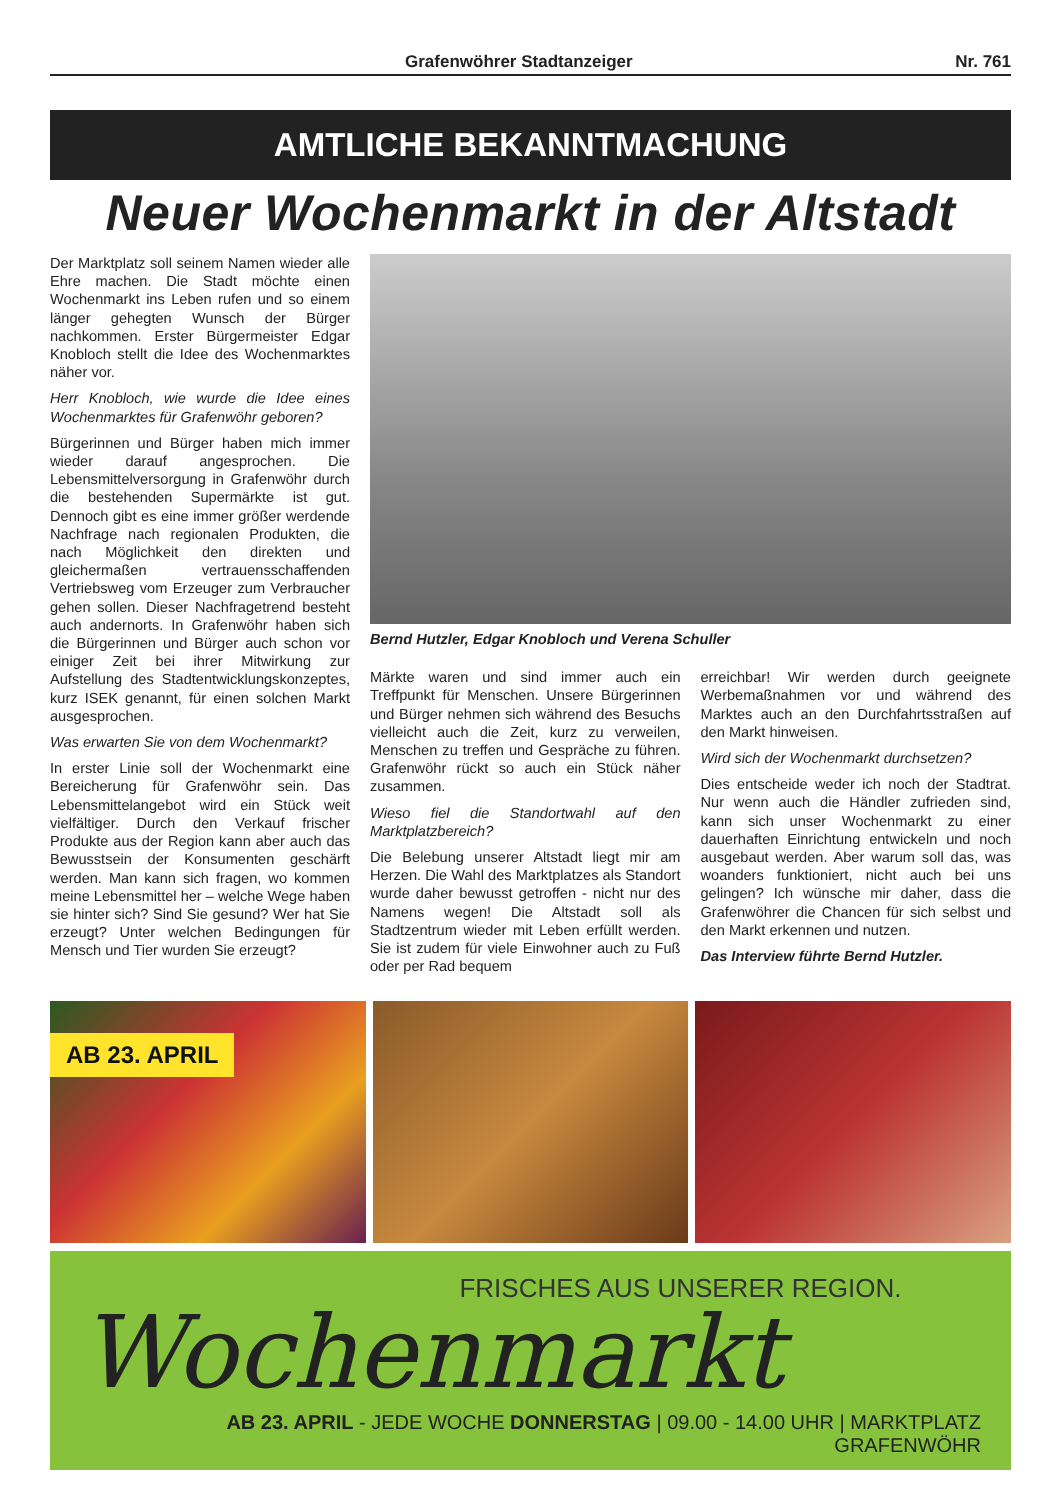Grafenwöhrer Stadtanzeiger Nr. 761
AMTLICHE BEKANNTMACHUNG
Neuer Wochenmarkt in der Altstadt
Der Marktplatz soll seinem Namen wieder alle Ehre machen. Die Stadt möchte einen Wochenmarkt ins Leben rufen und so einem länger gehegten Wunsch der Bürger nachkommen. Erster Bürgermeister Edgar Knobloch stellt die Idee des Wochenmarktes näher vor.
Herr Knobloch, wie wurde die Idee eines Wochenmarktes für Grafenwöhr geboren?
Bürgerinnen und Bürger haben mich immer wieder darauf angesprochen. Die Lebensmittelversorgung in Grafenwöhr durch die bestehenden Supermärkte ist gut. Dennoch gibt es eine immer größer werdende Nachfrage nach regionalen Produkten, die nach Möglichkeit den direkten und gleichermaßen vertrauensschaffenden Vertriebsweg vom Erzeuger zum Verbraucher gehen sollen. Dieser Nachfragetrend besteht auch andernorts. In Grafenwöhr haben sich die Bürgerinnen und Bürger auch schon vor einiger Zeit bei ihrer Mitwirkung zur Aufstellung des Stadtentwicklungskonzeptes, kurz ISEK genannt, für einen solchen Markt ausgesprochen.
Was erwarten Sie von dem Wochenmarkt?
In erster Linie soll der Wochenmarkt eine Bereicherung für Grafenwöhr sein. Das Lebensmittelangebot wird ein Stück weit vielfältiger. Durch den Verkauf frischer Produkte aus der Region kann aber auch das Bewusstsein der Konsumenten geschärft werden. Man kann sich fragen, wo kommen meine Lebensmittel her – welche Wege haben sie hinter sich? Sind Sie gesund? Wer hat Sie erzeugt? Unter welchen Bedingungen für Mensch und Tier wurden Sie erzeugt?
Bernd Hutzler, Edgar Knobloch und Verena Schuller
Märkte waren und sind immer auch ein Treffpunkt für Menschen. Unsere Bürgerinnen und Bürger nehmen sich während des Besuchs vielleicht auch die Zeit, kurz zu verweilen, Menschen zu treffen und Gespräche zu führen. Grafenwöhr rückt so auch ein Stück näher zusammen.
Wieso fiel die Standortwahl auf den Marktplatzbereich?
Die Belebung unserer Altstadt liegt mir am Herzen. Die Wahl des Marktplatzes als Standort wurde daher bewusst getroffen - nicht nur des Namens wegen! Die Altstadt soll als Stadtzentrum wieder mit Leben erfüllt werden. Sie ist zudem für viele Einwohner auch zu Fuß oder per Rad bequem
erreichbar! Wir werden durch geeignete Werbemaßnahmen vor und während des Marktes auch an den Durchfahrtsstraßen auf den Markt hinweisen.
Wird sich der Wochenmarkt durchsetzen?
Dies entscheide weder ich noch der Stadtrat. Nur wenn auch die Händler zufrieden sind, kann sich unser Wochenmarkt zu einer dauerhaften Einrichtung entwickeln und noch ausgebaut werden. Aber warum soll das, was woanders funktioniert, nicht auch bei uns gelingen? Ich wünsche mir daher, dass die Grafenwöhrer die Chancen für sich selbst und den Markt erkennen und nutzen.
Das Interview führte Bernd Hutzler.
AB 23. APRIL
FRISCHES AUS UNSERER REGION.
Wochenmarkt
AB 23. APRIL - JEDE WOCHE DONNERSTAG | 09.00 - 14.00 UHR | MARKTPLATZ GRAFENWÖHR